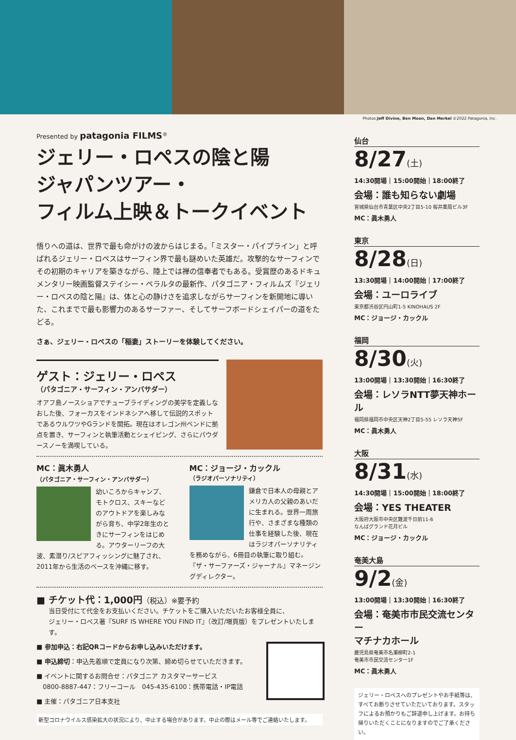Photos:Jeff Divine, Ben Moon, Dan Merkel ©2022 Patagonia, Inc.
Presented by patagonia FILMS<sup>®</sup>
ジェリー・ロペスの陰と陽
ジャパンツアー・
フィルム上映＆トークイベント
悟りへの道は、世界で最も命がけの波からはじまる。「ミスター・パイプライン」と呼ばれるジェリー・ロペスはサーフィン界で最も謎めいた英雄だ。攻撃的なサーフィンでその初期のキャリアを築きながら、陸上では禅の信奉者でもある。受賞歴のあるドキュメンタリー映画監督ステイシー・ペラルタの最新作、パタゴニア・フィルムズ『ジェリー・ロペスの陰と陽』は、体と心の静けさを追求しながらサーフィンを新開地に導いた、これまでで最も影響力のあるサーファー、そしてサーフボードシェイパーの道をたどる。
さぁ、ジェリー・ロペスの「稲妻」ストーリーを体験してください。
ゲスト：ジェリー・ロペス
（パタゴニア・サーフィン・アンバサダー）
オアフ島ノースショアでチューブライディングの美学を定義しなおした後、フォーカスをインドネシアへ移して伝説的スポットであるウルワツやGランドを開拓。現在はオレゴン州ベンドに拠点を置き、サーフィンと執筆活動とシェイピング、さらにパウダースノーを満喫している。
MC：眞木勇人
（パタゴニア・サーフィン・アンバサダー）
幼いころからキャンプ、モトクロス、スキーなどのアウトドアを楽しみながら育ち、中学2年生のときにサーフィンをはじめる。アウターリーフの大波、素潜り/スピアフィッシングに魅了され、2011年から生活のベースを沖縄に移す。
MC：ジョージ・カックル
（ラジオパーソナリティ）
鎌倉で日本人の母親とアメリカ人の父親のあいだに生まれる。世界一周旅行や、さまざまな種類の仕事を経験した後、現在はラジオパーソナリティを務めながら、6冊目の執筆に取り組む。『ザ・サーファーズ・ジャーナル』マネージングディレクター。
■ チケット代：1,000円（税込）※要予約
当日受付にて代金をお支払いください。チケットをご購入いただいたお客様全員に、
ジェリー・ロペス著『SURF IS WHERE YOU FIND IT』（改訂/増頁版）をプレゼントいたします。
■ 参加申込：右記QRコードからお申し込みいただけます。
■ 申込締切：申込先着順で定員になり次第、締め切らせていただきます。
■ イベントに関するお問合せ：パタゴニア カスタマーサービス
　0800-8887-447：フリーコール　045-435-6100：携帯電話・IP電話
■ 主催：パタゴニア日本支社
新型コロナウイルス感染拡大の状況により、中止する場合があります。中止の際はメール等でご連絡いたします。
仙台
8/27(土)
14:30開場｜15:00開始｜18:00終了
会場：誰も知らない劇場
宮城県仙台市青葉区中央2丁目5-10 桜井薬局ビル3F
MC：眞木勇人
東京
8/28(日)
13:30開場｜14:00開始｜17:00終了
会場：ユーロライブ
東京都渋谷区円山町1-5 KINOHAUS 2F
MC：ジョージ・カックル
福岡
8/30(火)
13:00開場｜13:30開始｜16:30終了
会場：レソラNTT夢天神ホール
福岡県福岡市中央区天神2丁目5-55 レソラ天神5F
MC：眞木勇人
大阪
8/31(水)
14:30開場｜15:00開始｜18:00終了
会場：YES THEATER
大阪府大阪市中央区難波千日前11-6
なんばグランド花月ビル
MC：ジョージ・カックル
奄美大島
9/2(金)
13:00開場｜13:30開始｜16:30終了
会場：奄美市市民交流センター
マチナカホール
鹿児島県奄美市名瀬柳町2-1
奄美市市民交流センター1F
MC：眞木勇人
ジェリー・ロペスへのプレゼントやお手紙等は、すべてお断りさせていただいております。スタッフによるお預かりもご辞退申し上げます。お持ち帰りいただくことになりますのでご了承ください。